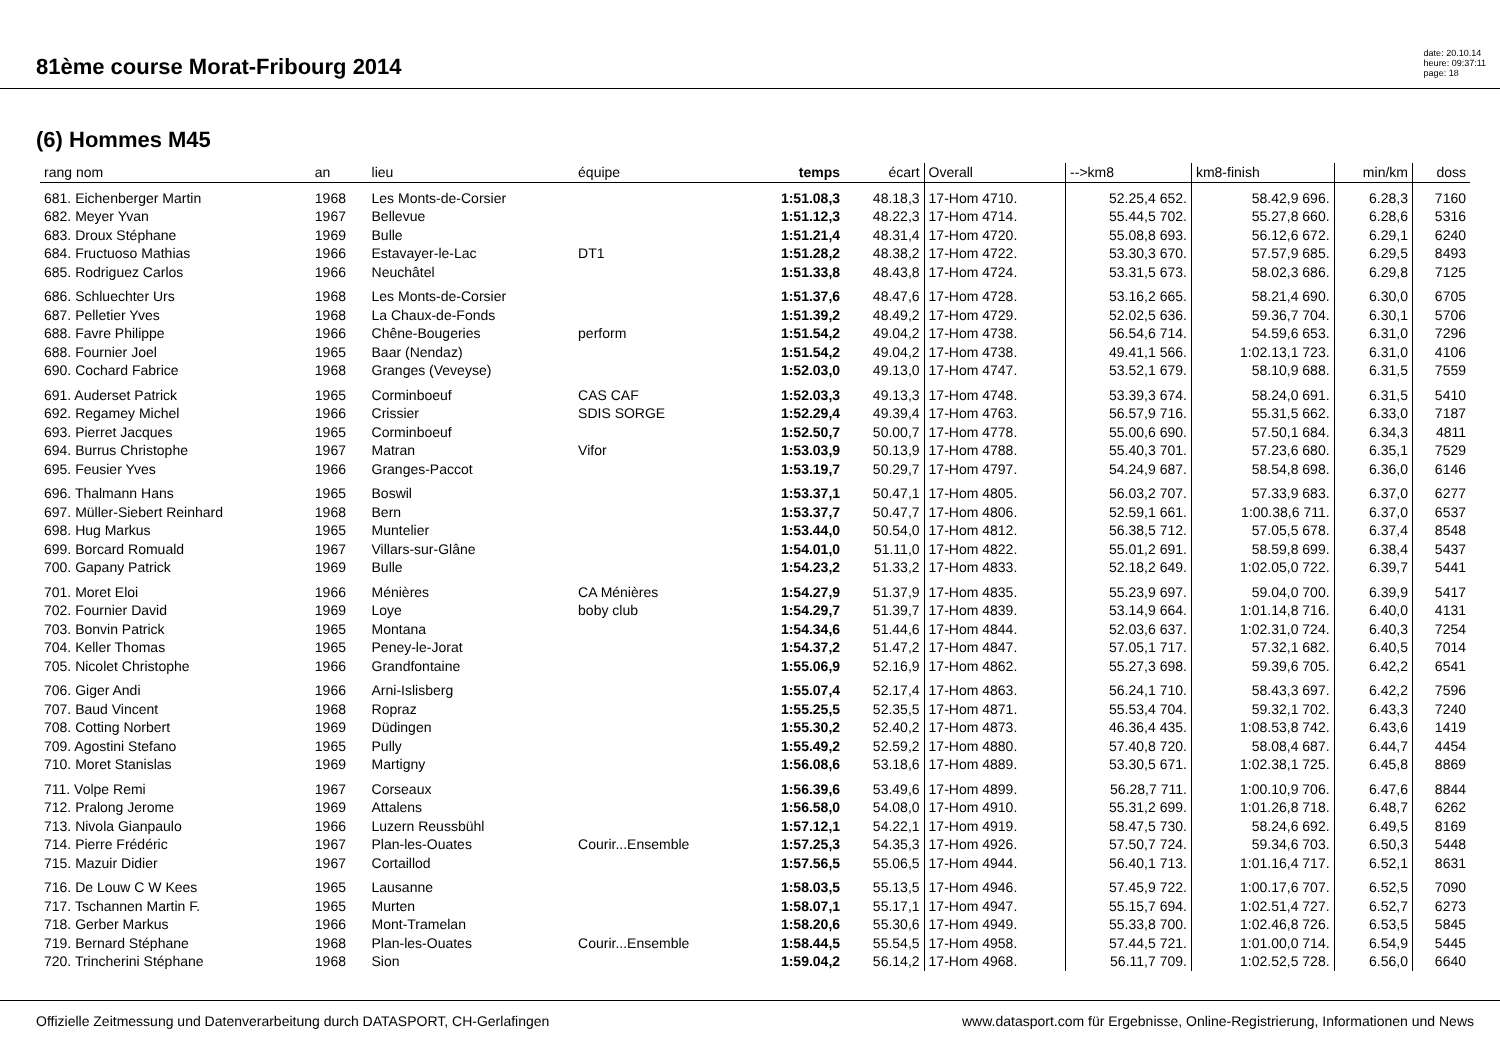81ème course Morat-Fribourg 2014
date: 20.10.14
heure: 09:37:11
page: 18
(6) Hommes M45
| rang nom | an | lieu | équipe | temps | écart | Overall | -->km8 | km8-finish | min/km | doss |
| --- | --- | --- | --- | --- | --- | --- | --- | --- | --- | --- |
| 681. Eichenberger Martin | 1968 | Les Monts-de-Corsier | | 1:51.08,3 | 48.18,3 | 17-Hom 4710. | 52.25,4 652. | 58.42,9 696. | 6.28,3 | 7160 |
| 682. Meyer Yvan | 1967 | Bellevue | | 1:51.12,3 | 48.22,3 | 17-Hom 4714. | 55.44,5 702. | 55.27,8 660. | 6.28,6 | 5316 |
| 683. Droux Stéphane | 1969 | Bulle | | 1:51.21,4 | 48.31,4 | 17-Hom 4720. | 55.08,8 693. | 56.12,6 672. | 6.29,1 | 6240 |
| 684. Fructuoso Mathias | 1966 | Estavayer-le-Lac | DT1 | 1:51.28,2 | 48.38,2 | 17-Hom 4722. | 53.30,3 670. | 57.57,9 685. | 6.29,5 | 8493 |
| 685. Rodriguez Carlos | 1966 | Neuchâtel | | 1:51.33,8 | 48.43,8 | 17-Hom 4724. | 53.31,5 673. | 58.02,3 686. | 6.29,8 | 7125 |
| 686. Schluechter Urs | 1968 | Les Monts-de-Corsier | | 1:51.37,6 | 48.47,6 | 17-Hom 4728. | 53.16,2 665. | 58.21,4 690. | 6.30,0 | 6705 |
| 687. Pelletier Yves | 1968 | La Chaux-de-Fonds | | 1:51.39,2 | 48.49,2 | 17-Hom 4729. | 52.02,5 636. | 59.36,7 704. | 6.30,1 | 5706 |
| 688. Favre Philippe | 1966 | Chêne-Bougeries | perform | 1:51.54,2 | 49.04,2 | 17-Hom 4738. | 56.54,6 714. | 54.59,6 653. | 6.31,0 | 7296 |
| 688. Fournier Joel | 1965 | Baar (Nendaz) | | 1:51.54,2 | 49.04,2 | 17-Hom 4738. | 49.41,1 566. | 1:02.13,1 723. | 6.31,0 | 4106 |
| 690. Cochard Fabrice | 1968 | Granges (Veveyse) | | 1:52.03,0 | 49.13,0 | 17-Hom 4747. | 53.52,1 679. | 58.10,9 688. | 6.31,5 | 7559 |
| 691. Auderset Patrick | 1965 | Corminboeuf | CAS CAF | 1:52.03,3 | 49.13,3 | 17-Hom 4748. | 53.39,3 674. | 58.24,0 691. | 6.31,5 | 5410 |
| 692. Regamey Michel | 1966 | Crissier | SDIS SORGE | 1:52.29,4 | 49.39,4 | 17-Hom 4763. | 56.57,9 716. | 55.31,5 662. | 6.33,0 | 7187 |
| 693. Pierret Jacques | 1965 | Corminboeuf | | 1:52.50,7 | 50.00,7 | 17-Hom 4778. | 55.00,6 690. | 57.50,1 684. | 6.34,3 | 4811 |
| 694. Burrus Christophe | 1967 | Matran | Vifor | 1:53.03,9 | 50.13,9 | 17-Hom 4788. | 55.40,3 701. | 57.23,6 680. | 6.35,1 | 7529 |
| 695. Feusier Yves | 1966 | Granges-Paccot | | 1:53.19,7 | 50.29,7 | 17-Hom 4797. | 54.24,9 687. | 58.54,8 698. | 6.36,0 | 6146 |
| 696. Thalmann Hans | 1965 | Boswil | | 1:53.37,1 | 50.47,1 | 17-Hom 4805. | 56.03,2 707. | 57.33,9 683. | 6.37,0 | 6277 |
| 697. Müller-Siebert Reinhard | 1968 | Bern | | 1:53.37,7 | 50.47,7 | 17-Hom 4806. | 52.59,1 661. | 1:00.38,6 711. | 6.37,0 | 6537 |
| 698. Hug Markus | 1965 | Muntelier | | 1:53.44,0 | 50.54,0 | 17-Hom 4812. | 56.38,5 712. | 57.05,5 678. | 6.37,4 | 8548 |
| 699. Borcard Romuald | 1967 | Villars-sur-Glâne | | 1:54.01,0 | 51.11,0 | 17-Hom 4822. | 55.01,2 691. | 58.59,8 699. | 6.38,4 | 5437 |
| 700. Gapany Patrick | 1969 | Bulle | | 1:54.23,2 | 51.33,2 | 17-Hom 4833. | 52.18,2 649. | 1:02.05,0 722. | 6.39,7 | 5441 |
| 701. Moret Eloi | 1966 | Ménières | CA Ménières | 1:54.27,9 | 51.37,9 | 17-Hom 4835. | 55.23,9 697. | 59.04,0 700. | 6.39,9 | 5417 |
| 702. Fournier David | 1969 | Loye | boby club | 1:54.29,7 | 51.39,7 | 17-Hom 4839. | 53.14,9 664. | 1:01.14,8 716. | 6.40,0 | 4131 |
| 703. Bonvin Patrick | 1965 | Montana | | 1:54.34,6 | 51.44,6 | 17-Hom 4844. | 52.03,6 637. | 1:02.31,0 724. | 6.40,3 | 7254 |
| 704. Keller Thomas | 1965 | Peney-le-Jorat | | 1:54.37,2 | 51.47,2 | 17-Hom 4847. | 57.05,1 717. | 57.32,1 682. | 6.40,5 | 7014 |
| 705. Nicolet Christophe | 1966 | Grandfontaine | | 1:55.06,9 | 52.16,9 | 17-Hom 4862. | 55.27,3 698. | 59.39,6 705. | 6.42,2 | 6541 |
| 706. Giger Andi | 1966 | Arni-Islisberg | | 1:55.07,4 | 52.17,4 | 17-Hom 4863. | 56.24,1 710. | 58.43,3 697. | 6.42,2 | 7596 |
| 707. Baud Vincent | 1968 | Ropraz | | 1:55.25,5 | 52.35,5 | 17-Hom 4871. | 55.53,4 704. | 59.32,1 702. | 6.43,3 | 7240 |
| 708. Cotting Norbert | 1969 | Düdingen | | 1:55.30,2 | 52.40,2 | 17-Hom 4873. | 46.36,4 435. | 1:08.53,8 742. | 6.43,6 | 1419 |
| 709. Agostini Stefano | 1965 | Pully | | 1:55.49,2 | 52.59,2 | 17-Hom 4880. | 57.40,8 720. | 58.08,4 687. | 6.44,7 | 4454 |
| 710. Moret Stanislas | 1969 | Martigny | | 1:56.08,6 | 53.18,6 | 17-Hom 4889. | 53.30,5 671. | 1:02.38,1 725. | 6.45,8 | 8869 |
| 711. Volpe Remi | 1967 | Corseaux | | 1:56.39,6 | 53.49,6 | 17-Hom 4899. | 56.28,7 711. | 1:00.10,9 706. | 6.47,6 | 8844 |
| 712. Pralong Jerome | 1969 | Attalens | | 1:56.58,0 | 54.08,0 | 17-Hom 4910. | 55.31,2 699. | 1:01.26,8 718. | 6.48,7 | 6262 |
| 713. Nivola Gianpaulo | 1966 | Luzern Reussbühl | | 1:57.12,1 | 54.22,1 | 17-Hom 4919. | 58.47,5 730. | 58.24,6 692. | 6.49,5 | 8169 |
| 714. Pierre Frédéric | 1967 | Plan-les-Ouates | Courir...Ensemble | 1:57.25,3 | 54.35,3 | 17-Hom 4926. | 57.50,7 724. | 59.34,6 703. | 6.50,3 | 5448 |
| 715. Mazuir Didier | 1967 | Cortaillod | | 1:57.56,5 | 55.06,5 | 17-Hom 4944. | 56.40,1 713. | 1:01.16,4 717. | 6.52,1 | 8631 |
| 716. De Louw C W Kees | 1965 | Lausanne | | 1:58.03,5 | 55.13,5 | 17-Hom 4946. | 57.45,9 722. | 1:00.17,6 707. | 6.52,5 | 7090 |
| 717. Tschannen Martin F. | 1965 | Murten | | 1:58.07,1 | 55.17,1 | 17-Hom 4947. | 55.15,7 694. | 1:02.51,4 727. | 6.52,7 | 6273 |
| 718. Gerber Markus | 1966 | Mont-Tramelan | | 1:58.20,6 | 55.30,6 | 17-Hom 4949. | 55.33,8 700. | 1:02.46,8 726. | 6.53,5 | 5845 |
| 719. Bernard Stéphane | 1968 | Plan-les-Ouates | Courir...Ensemble | 1:58.44,5 | 55.54,5 | 17-Hom 4958. | 57.44,5 721. | 1:01.00,0 714. | 6.54,9 | 5445 |
| 720. Trincherini Stéphane | 1968 | Sion | | 1:59.04,2 | 56.14,2 | 17-Hom 4968. | 56.11,7 709. | 1:02.52,5 728. | 6.56,0 | 6640 |
Offizielle Zeitmessung und Datenverarbeitung durch DATASPORT, CH-Gerlafingen www.datasport.com für Ergebnisse, Online-Registrierung, Informationen und News